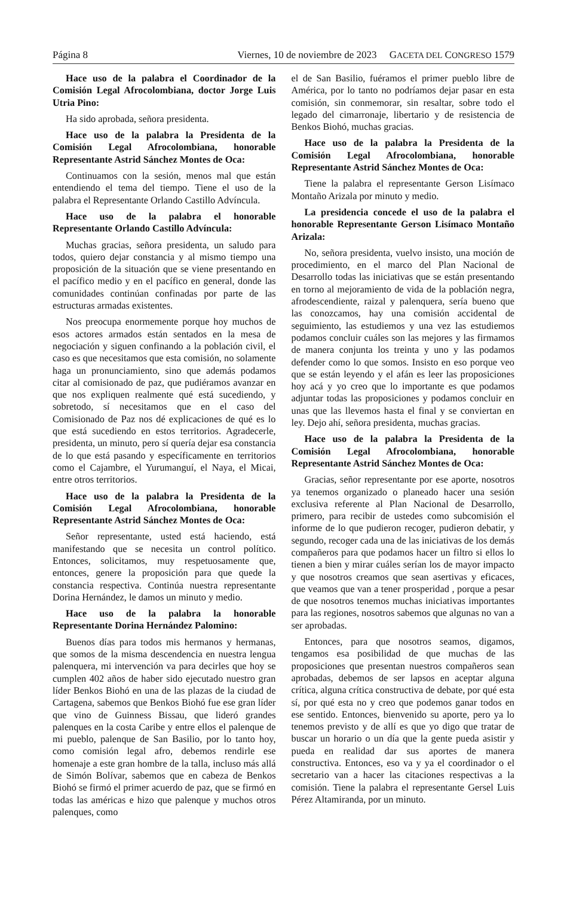Página 8 Viernes, 10 de noviembre de 2023 GACETA DEL CONGRESO 1579
Hace uso de la palabra el Coordinador de la Comisión Legal Afrocolombiana, doctor Jorge Luis Utria Pino:
Ha sido aprobada, señora presidenta.
Hace uso de la palabra la Presidenta de la Comisión Legal Afrocolombiana, honorable Representante Astrid Sánchez Montes de Oca:
Continuamos con la sesión, menos mal que están entendiendo el tema del tiempo. Tiene el uso de la palabra el Representante Orlando Castillo Advíncula.
Hace uso de la palabra el honorable Representante Orlando Castillo Advíncula:
Muchas gracias, señora presidenta, un saludo para todos, quiero dejar constancia y al mismo tiempo una proposición de la situación que se viene presentando en el pacífico medio y en el pacífico en general, donde las comunidades continúan confinadas por parte de las estructuras armadas existentes.
Nos preocupa enormemente porque hoy muchos de esos actores armados están sentados en la mesa de negociación y siguen confinando a la población civil, el caso es que necesitamos que esta comisión, no solamente haga un pronunciamiento, sino que además podamos citar al comisionado de paz, que pudiéramos avanzar en que nos expliquen realmente qué está sucediendo, y sobretodo, sí necesitamos que en el caso del Comisionado de Paz nos dé explicaciones de qué es lo que está sucediendo en estos territorios. Agradecerle, presidenta, un minuto, pero sí quería dejar esa constancia de lo que está pasando y específicamente en territorios como el Cajambre, el Yurumanguí, el Naya, el Micai, entre otros territorios.
Hace uso de la palabra la Presidenta de la Comisión Legal Afrocolombiana, honorable Representante Astrid Sánchez Montes de Oca:
Señor representante, usted está haciendo, está manifestando que se necesita un control político. Entonces, solicitamos, muy respetuosamente que, entonces, genere la proposición para que quede la constancia respectiva. Continúa nuestra representante Dorina Hernández, le damos un minuto y medio.
Hace uso de la palabra la honorable Representante Dorina Hernández Palomino:
Buenos días para todos mis hermanos y hermanas, que somos de la misma descendencia en nuestra lengua palenquera, mi intervención va para decirles que hoy se cumplen 402 años de haber sido ejecutado nuestro gran líder Benkos Biohó en una de las plazas de la ciudad de Cartagena, sabemos que Benkos Biohó fue ese gran líder que vino de Guinness Bissau, que lideró grandes palenques en la costa Caribe y entre ellos el palenque de mi pueblo, palenque de San Basilio, por lo tanto hoy, como comisión legal afro, debemos rendirle ese homenaje a este gran hombre de la talla, incluso más allá de Simón Bolívar, sabemos que en cabeza de Benkos Biohó se firmó el primer acuerdo de paz, que se firmó en todas las américas e hizo que palenque y muchos otros palenques, como
el de San Basilio, fuéramos el primer pueblo libre de América, por lo tanto no podríamos dejar pasar en esta comisión, sin conmemorar, sin resaltar, sobre todo el legado del cimarronaje, libertario y de resistencia de Benkos Biohó, muchas gracias.
Hace uso de la palabra la Presidenta de la Comisión Legal Afrocolombiana, honorable Representante Astrid Sánchez Montes de Oca:
Tiene la palabra el representante Gerson Lisímaco Montaño Arizala por minuto y medio.
La presidencia concede el uso de la palabra el honorable Representante Gerson Lisímaco Montaño Arizala:
No, señora presidenta, vuelvo insisto, una moción de procedimiento, en el marco del Plan Nacional de Desarrollo todas las iniciativas que se están presentando en torno al mejoramiento de vida de la población negra, afrodescendiente, raizal y palenquera, sería bueno que las conozcamos, hay una comisión accidental de seguimiento, las estudiemos y una vez las estudiemos podamos concluir cuáles son las mejores y las firmamos de manera conjunta los treinta y uno y las podamos defender como lo que somos. Insisto en eso porque veo que se están leyendo y el afán es leer las proposiciones hoy acá y yo creo que lo importante es que podamos adjuntar todas las proposiciones y podamos concluir en unas que las llevemos hasta el final y se conviertan en ley. Dejo ahí, señora presidenta, muchas gracias.
Hace uso de la palabra la Presidenta de la Comisión Legal Afrocolombiana, honorable Representante Astrid Sánchez Montes de Oca:
Gracias, señor representante por ese aporte, nosotros ya tenemos organizado o planeado hacer una sesión exclusiva referente al Plan Nacional de Desarrollo, primero, para recibir de ustedes como subcomisión el informe de lo que pudieron recoger, pudieron debatir, y segundo, recoger cada una de las iniciativas de los demás compañeros para que podamos hacer un filtro si ellos lo tienen a bien y mirar cuáles serían los de mayor impacto y que nosotros creamos que sean asertivas y eficaces, que veamos que van a tener prosperidad , porque a pesar de que nosotros tenemos muchas iniciativas importantes para las regiones, nosotros sabemos que algunas no van a ser aprobadas.
Entonces, para que nosotros seamos, digamos, tengamos esa posibilidad de que muchas de las proposiciones que presentan nuestros compañeros sean aprobadas, debemos de ser lapsos en aceptar alguna crítica, alguna crítica constructiva de debate, por qué esta sí, por qué esta no y creo que podemos ganar todos en ese sentido. Entonces, bienvenido su aporte, pero ya lo tenemos previsto y de allí es que yo digo que tratar de buscar un horario o un día que la gente pueda asistir y pueda en realidad dar sus aportes de manera constructiva. Entonces, eso va y ya el coordinador o el secretario van a hacer las citaciones respectivas a la comisión. Tiene la palabra el representante Gersel Luis Pérez Altamiranda, por un minuto.